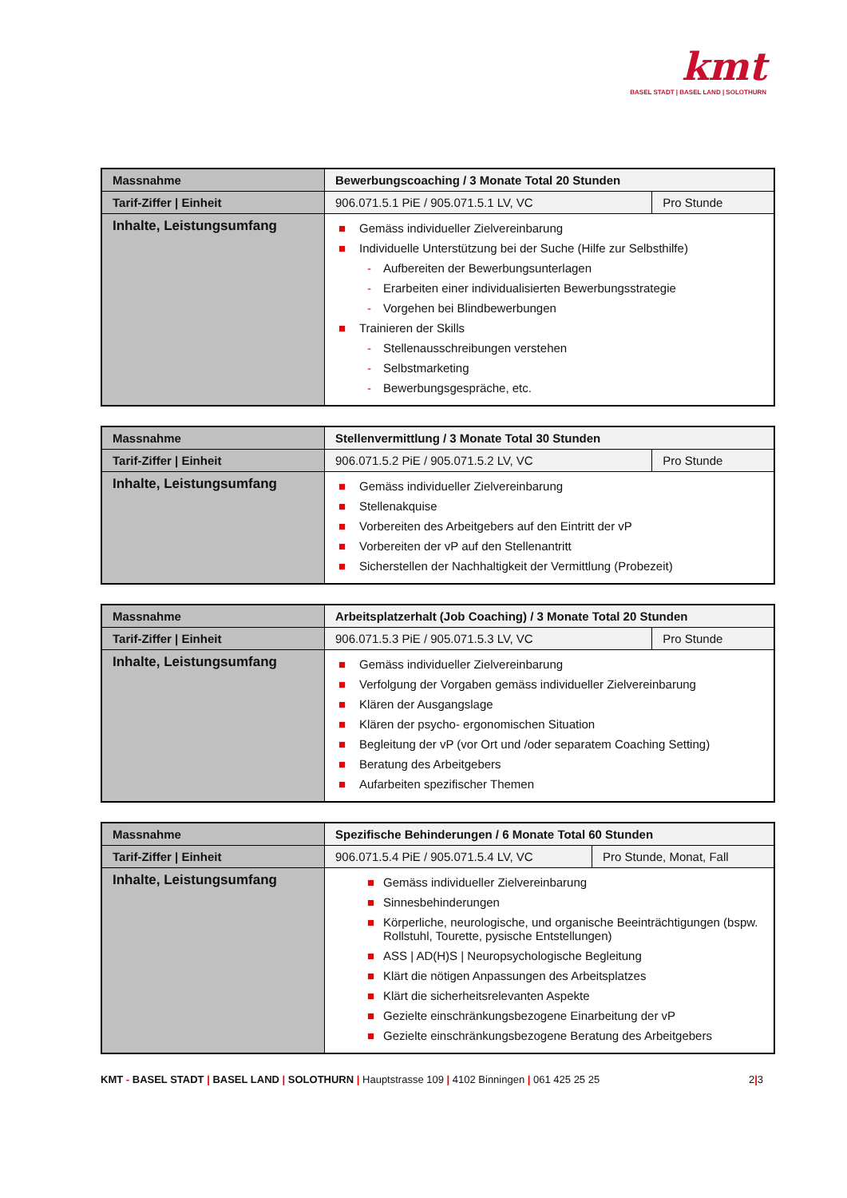kmt
BASEL STADT | BASEL LAND | SOLOTHURN
| Massnahme | Bewerbungscoaching / 3 Monate Total 20 Stunden | |
| Tarif-Ziffer / Einheit | 906.071.5.1 PiE / 905.071.5.1 LV, VC | Pro Stunde |
| Inhalte, Leistungsumfang | ■ Gemäss individueller Zielvereinbarung ■ Individuelle Unterstützung bei der Suche (Hilfe zur Selbsthilfe) - Aufbereiten der Bewerbungsunterlagen - Erarbeiten einer individualisierten Bewerbungsstrategie - Vorgehen bei Blindbewerbungen ■ Trainieren der Skills - Stellenausschreibungen verstehen - Selbstmarketing - Bewerbungsgespräche, etc. | |
| Massnahme | Stellenvermittlung / 3 Monate Total 30 Stunden | |
| Tarif-Ziffer / Einheit | 906.071.5.2 PiE / 905.071.5.2 LV, VC | Pro Stunde |
| Inhalte, Leistungsumfang | ■ Gemäss individueller Zielvereinbarung ■ Stellenakquise ■ Vorbereiten des Arbeitgebers auf den Eintritt der vP ■ Vorbereiten der vP auf den Stellenantritt ■ Sicherstellen der Nachhaltigkeit der Vermittlung (Probezeit) | |
| Massnahme | Arbeitsplatzerhalt (Job Coaching) / 3 Monate Total 20 Stunden | |
| Tarif-Ziffer / Einheit | 906.071.5.3 PiE / 905.071.5.3 LV, VC | Pro Stunde |
| Inhalte, Leistungsumfang | ■ Gemäss individueller Zielvereinbarung ■ Verfolgung der Vorgaben gemäss individueller Zielvereinbarung ■ Klären der Ausgangslage ■ Klären der psycho- ergonomischen Situation ■ Begleitung der vP (vor Ort und /oder separatem Coaching Setting) ■ Beratung des Arbeitgebers ■ Aufarbeiten spezifischer Themen | |
| Massnahme | Spezifische Behinderungen / 6 Monate Total 60 Stunden | |
| Tarif-Ziffer / Einheit | 906.071.5.4 PiE / 905.071.5.4 LV, VC | Pro Stunde, Monat, Fall |
| Inhalte, Leistungsumfang | ■ Gemäss individueller Zielvereinbarung ■ Sinnesbehinderungen ■ Körperliche, neurologische, und organische Beeinträchtigungen (bspw. Rollstuhl, Tourette, pysische Entstellungen) ■ ASS / AD(H)S / Neuropsychologische Begleitung ■ Klärt die nötigen Anpassungen des Arbeitsplatzes ■ Klärt die sicherheitsrelevanten Aspekte ■ Gezielte einschränkungsbezogene Einarbeitung der vP ■ Gezielte einschränkungsbezogene Beratung des Arbeitgebers | |
KMT - BASEL STADT | BASEL LAND | SOLOTHURN | Hauptstrasse 109 | 4102 Binningen | 061 425 25 25 2|3